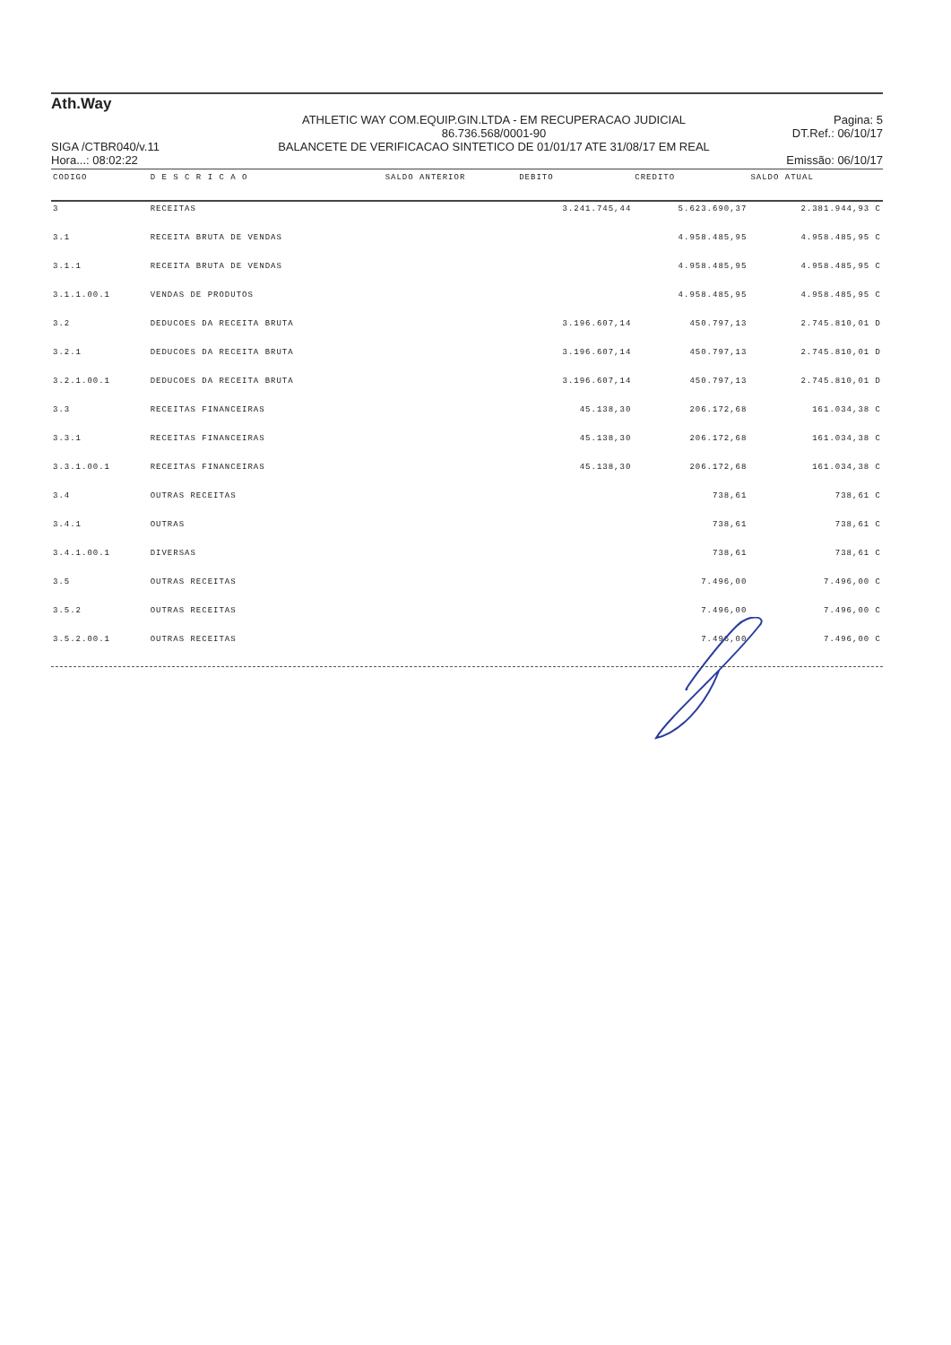Ath.Way
SIGA /CTBR040/v.11
Hora...: 08:02:22
ATHLETIC WAY COM.EQUIP.GIN.LTDA - EM RECUPERACAO JUDICIAL
86.736.568/0001-90
BALANCETE DE VERIFICACAO SINTETICO DE 01/01/17 ATE 31/08/17 EM REAL
Pagina: 5
DT.Ref.: 06/10/17
Emissão: 06/10/17
| CODIGO | D E S C R I C A O | SALDO ANTERIOR | DEBITO | CREDITO | SALDO ATUAL |
| --- | --- | --- | --- | --- | --- |
| 3 | RECEITAS | | 3.241.745,44 | 5.623.690,37 | 2.381.944,93 C |
| 3.1 | RECEITA BRUTA DE VENDAS | | | 4.958.485,95 | 4.958.485,95 C |
| 3.1.1 | RECEITA BRUTA DE VENDAS | | | 4.958.485,95 | 4.958.485,95 C |
| 3.1.1.00.1 | VENDAS DE PRODUTOS | | | 4.958.485,95 | 4.958.485,95 C |
| 3.2 | DEDUCOES DA RECEITA BRUTA | | 3.196.607,14 | 450.797,13 | 2.745.810,01 D |
| 3.2.1 | DEDUCOES DA RECEITA BRUTA | | 3.196.607,14 | 450.797,13 | 2.745.810,01 D |
| 3.2.1.00.1 | DEDUCOES DA RECEITA BRUTA | | 3.196.607,14 | 450.797,13 | 2.745.810,01 D |
| 3.3 | RECEITAS FINANCEIRAS | | 45.138,30 | 206.172,68 | 161.034,38 C |
| 3.3.1 | RECEITAS FINANCEIRAS | | 45.138,30 | 206.172,68 | 161.034,38 C |
| 3.3.1.00.1 | RECEITAS FINANCEIRAS | | 45.138,30 | 206.172,68 | 161.034,38 C |
| 3.4 | OUTRAS RECEITAS | | | 738,61 | 738,61 C |
| 3.4.1 | OUTRAS | | | 738,61 | 738,61 C |
| 3.4.1.00.1 | DIVERSAS | | | 738,61 | 738,61 C |
| 3.5 | OUTRAS RECEITAS | | | 7.496,00 | 7.496,00 C |
| 3.5.2 | OUTRAS RECEITAS | | | 7.496,00 | 7.496,00 C |
| 3.5.2.00.1 | OUTRAS RECEITAS | | | 7.496,00 | 7.496,00 C |